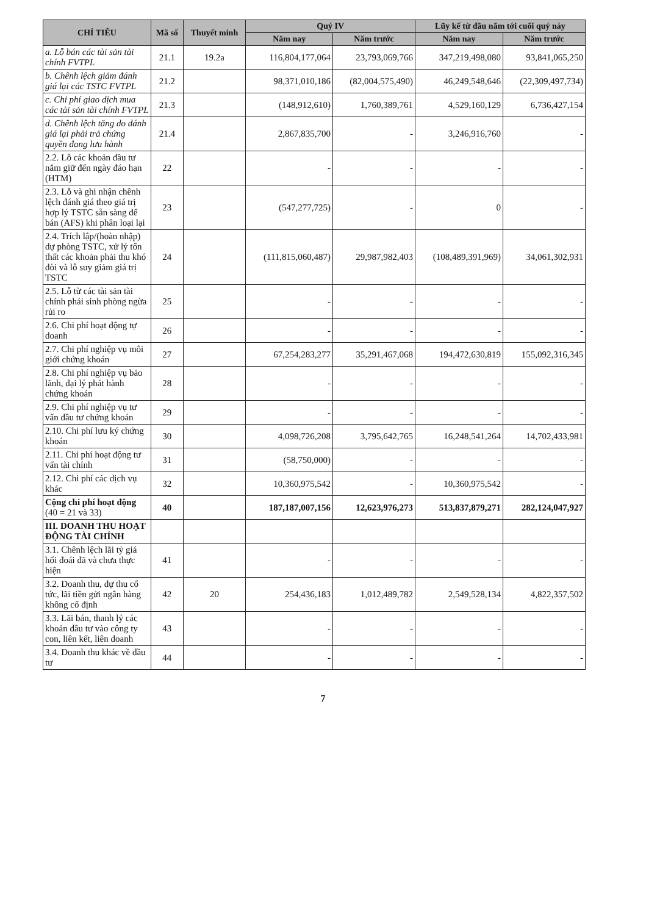| CHỈ TIÊU | Mã số | Thuyết minh | Quý IV | | Lũy kế từ đầu năm tới cuối quý này | |
| --- | --- | --- | --- | --- | --- | --- |
| | | | Năm nay | Năm trước | Năm nay | Năm trước |
| a. Lỗ bán các tài sản tài chính FVTPL | 21.1 | 19.2a | 116,804,177,064 | 23,793,069,766 | 347,219,498,080 | 93,841,065,250 |
| b. Chênh lệch giảm đánh giá lại các TSTC FVTPL | 21.2 | | 98,371,010,186 | (82,004,575,490) | 46,249,548,646 | (22,309,497,734) |
| c. Chi phí giao dịch mua các tài sản tài chính FVTPL | 21.3 | | (148,912,610) | 1,760,389,761 | 4,529,160,129 | 6,736,427,154 |
| d. Chênh lệch tăng do đánh giá lại phải trả chứng quyền đang lưu hành | 21.4 | | 2,867,835,700 | - | 3,246,916,760 | - |
| 2.2. Lỗ các khoản đầu tư nắm giữ đến ngày đáo hạn (HTM) | 22 | | - | - | - | - |
| 2.3. Lỗ và ghi nhận chênh lệch đánh giá theo giá trị hợp lý TSTC sẵn sàng để bán (AFS) khi phân loại lại | 23 | | (547,277,725) | - | 0 | - |
| 2.4. Trích lập/(hoàn nhập) dự phòng TSTC, xử lý tổn thất các khoản phải thu khó đòi và lỗ suy giảm giá trị TSTC | 24 | | (111,815,060,487) | 29,987,982,403 | (108,489,391,969) | 34,061,302,931 |
| 2.5. Lỗ từ các tài sản tài chính phái sinh phòng ngừa rủi ro | 25 | | - | - | - | - |
| 2.6. Chi phí hoạt động tự doanh | 26 | | - | - | - | - |
| 2.7. Chi phí nghiệp vụ môi giới chứng khoán | 27 | | 67,254,283,277 | 35,291,467,068 | 194,472,630,819 | 155,092,316,345 |
| 2.8. Chi phí nghiệp vụ bảo lãnh, đại lý phát hành chứng khoán | 28 | | - | - | - | - |
| 2.9. Chi phí nghiệp vụ tư vấn đầu tư chứng khoán | 29 | | - | - | - | - |
| 2.10. Chi phí lưu ký chứng khoán | 30 | | 4,098,726,208 | 3,795,642,765 | 16,248,541,264 | 14,702,433,981 |
| 2.11. Chi phí hoạt động tư vấn tài chính | 31 | | (58,750,000) | - | - | - |
| 2.12. Chi phí các dịch vụ khác | 32 | | 10,360,975,542 | - | 10,360,975,542 | - |
| Cộng chi phí hoạt động (40 = 21 và 33) | 40 | | 187,187,007,156 | 12,623,976,273 | 513,837,879,271 | 282,124,047,927 |
| III. DOANH THU HOẠT ĐỘNG TÀI CHÍNH | | | | | | |
| 3.1. Chênh lệch lãi tỷ giá hối đoái đã và chưa thực hiện | 41 | | - | - | - | - |
| 3.2. Doanh thu, dự thu cổ tức, lãi tiền gửi ngân hàng không cố định | 42 | 20 | 254,436,183 | 1,012,489,782 | 2,549,528,134 | 4,822,357,502 |
| 3.3. Lãi bán, thanh lý các khoản đầu tư vào công ty con, liên kết, liên doanh | 43 | | - | - | - | - |
| 3.4. Doanh thu khác về đầu tư | 44 | | - | - | - | - |
7